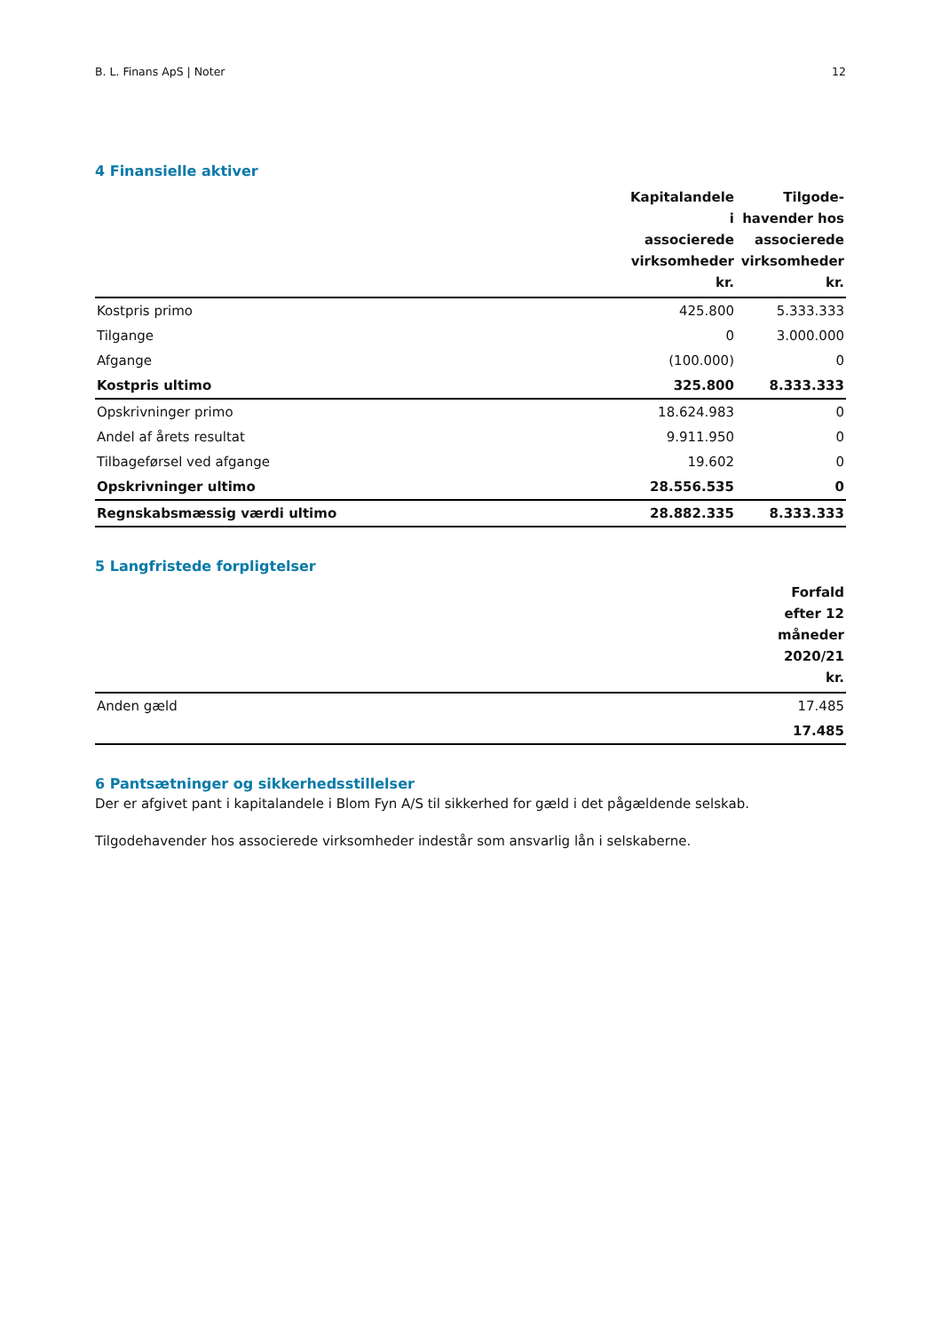B. L. Finans ApS | Noter 12
4 Finansielle aktiver
| | Kapitalandele i associerede virksomheder kr. | Tilgode- havender hos associerede virksomheder kr. |
| --- | --- | --- |
| Kostpris primo | 425.800 | 5.333.333 |
| Tilgange | 0 | 3.000.000 |
| Afgange | (100.000) | 0 |
| Kostpris ultimo | 325.800 | 8.333.333 |
| Opskrivninger primo | 18.624.983 | 0 |
| Andel af årets resultat | 9.911.950 | 0 |
| Tilbageførsel ved afgange | 19.602 | 0 |
| Opskrivninger ultimo | 28.556.535 | 0 |
| Regnskabsmæssig værdi ultimo | 28.882.335 | 8.333.333 |
5 Langfristede forpligtelser
| | Forfald efter 12 måneder 2020/21 kr. |
| --- | --- |
| Anden gæld | 17.485 |
| | 17.485 |
6 Pantsætninger og sikkerhedsstillelser
Der er afgivet pant i kapitalandele i Blom Fyn A/S til sikkerhed for gæld i det pågældende selskab.
Tilgodehavender hos associerede virksomheder indestår som ansvarlig lån i selskaberne.